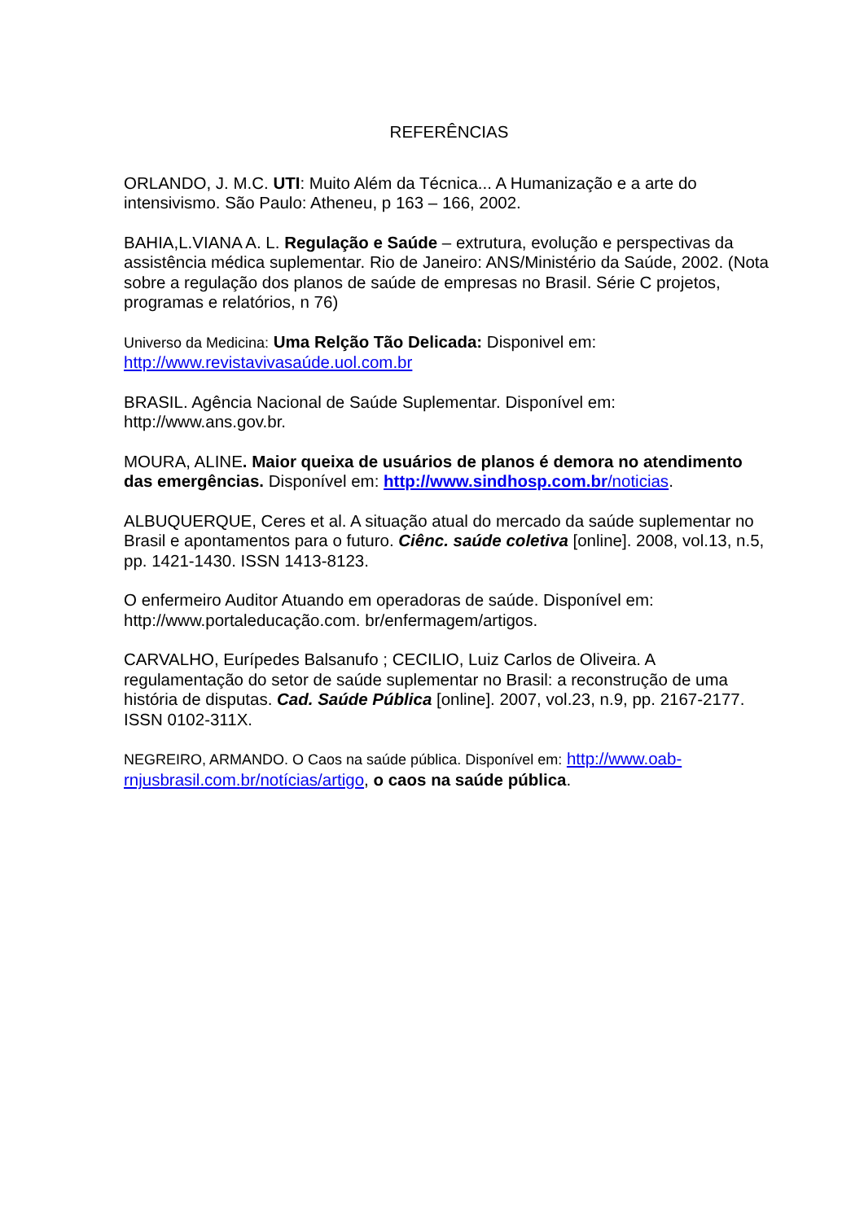REFERÊNCIAS
ORLANDO, J. M.C. UTI: Muito Além da Técnica... A Humanização e a arte do intensivismo. São Paulo: Atheneu, p 163 – 166, 2002.
BAHIA,L.VIANA A. L. Regulação e Saúde – extrutura, evolução e perspectivas da assistência médica suplementar. Rio de Janeiro: ANS/Ministério da Saúde, 2002. (Nota sobre a regulação dos planos de saúde de empresas no Brasil. Série C projetos, programas e relatórios, n 76)
Universo da Medicina: Uma Relção Tão Delicada: Disponivel em: http://www.revistavivasaúde.uol.com.br
BRASIL. Agência Nacional de Saúde Suplementar. Disponível em: http://www.ans.gov.br.
MOURA, ALINE. Maior queixa de usuários de planos é demora no atendimento das emergências. Disponível em: http://www.sindhosp.com.br/noticias.
ALBUQUERQUE, Ceres et al. A situação atual do mercado da saúde suplementar no Brasil e apontamentos para o futuro. Ciênc. saúde coletiva [online]. 2008, vol.13, n.5, pp. 1421-1430. ISSN 1413-8123.
O enfermeiro Auditor Atuando em operadoras de saúde. Disponível em: http://www.portaleducação.com. br/enfermagem/artigos.
CARVALHO, Eurípedes Balsanufo ; CECILIO, Luiz Carlos de Oliveira. A regulamentação do setor de saúde suplementar no Brasil: a reconstrução de uma história de disputas. Cad. Saúde Pública [online]. 2007, vol.23, n.9, pp. 2167-2177. ISSN 0102-311X.
NEGREIRO, ARMANDO. O Caos na saúde pública. Disponível em: http://www.oab-rnjusbrasil.com.br/notícias/artigo, o caos na saúde pública.